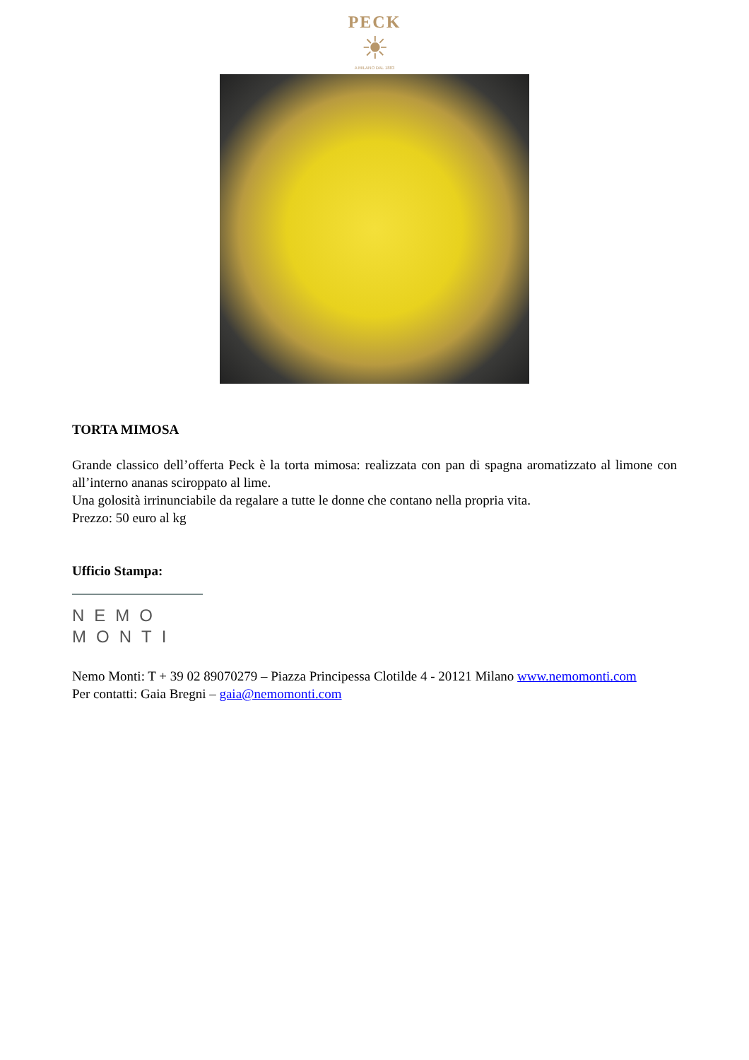PECK
☀
A MILANO DAL 1883
TORTA MIMOSA
Grande classico dell’offerta Peck è la torta mimosa: realizzata con pan di spagna aromatizzato al limone con all’interno ananas sciroppato al lime.
Una golosità irrinunciabile da regalare a tutte le donne che contano nella propria vita.
Prezzo: 50 euro al kg
Ufficio Stampa:
NEMO
MONTI
Nemo Monti: T + 39 02 89070279 – Piazza Principessa Clotilde 4 - 20121 Milano www.nemomonti.com
Per contatti: Gaia Bregni – gaia@nemomonti.com